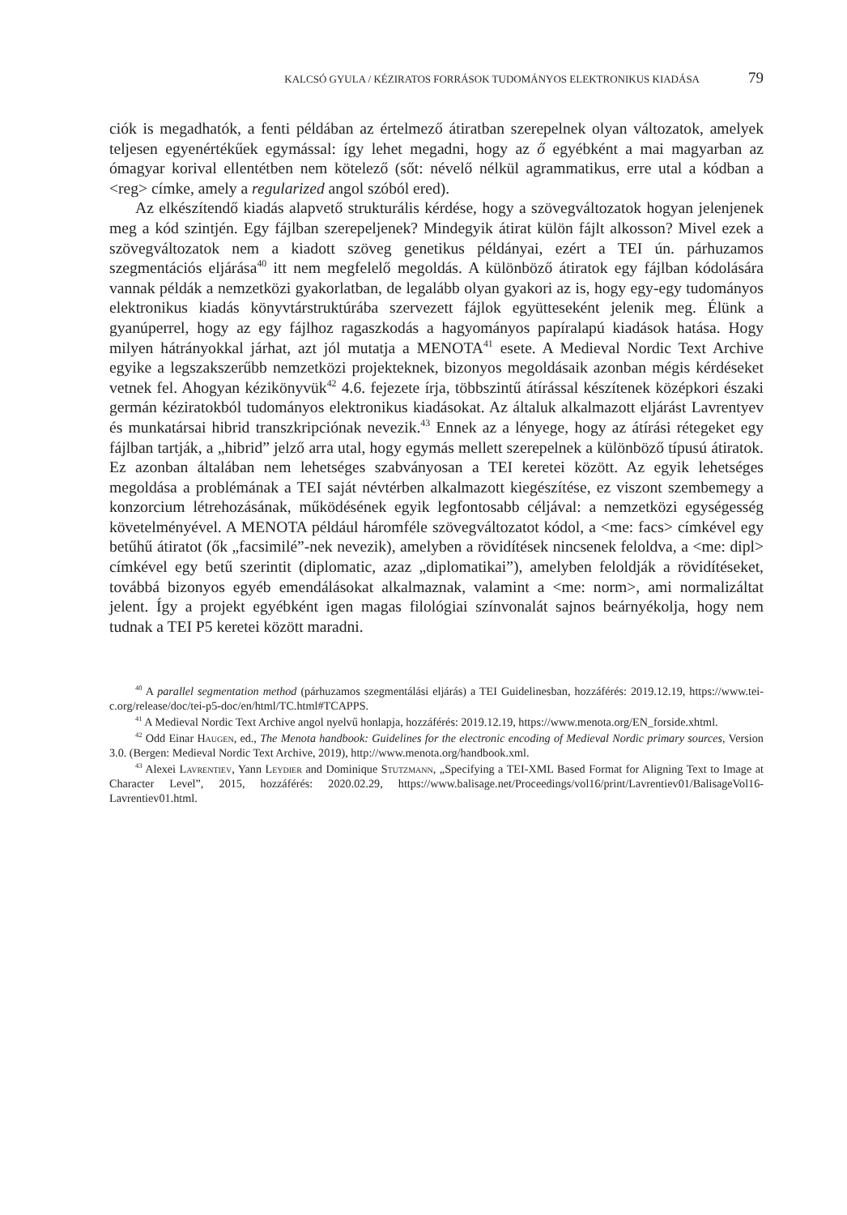KALCSÓ GYULA / KÉZIRATOS FORRÁSOK TUDOMÁNYOS ELEKTRONIKUS KIADÁSA 79
ciók is megadhatók, a fenti példában az értelmező átiratban szerepelnek olyan változatok, amelyek teljesen egyenértékűek egymással: így lehet megadni, hogy az ő egyébként a mai magyarban az ómagyar korival ellentétben nem kötelező (sőt: névelő nélkül agrammatikus, erre utal a kódban a <reg> címke, amely a regularized angol szóból ered).
Az elkészítendő kiadás alapvető strukturális kérdése, hogy a szövegváltozatok hogyan jelenjenek meg a kód szintjén. Egy fájlban szerepeljenek? Mindegyik átirat külön fájlt alkosson? Mivel ezek a szövegváltozatok nem a kiadott szöveg genetikus példányai, ezért a TEI ún. párhuzamos szegmentációs eljárása<sup>40</sup> itt nem megfelelő megoldás. A különböző átiratok egy fájlban kódolására vannak példák a nemzetközi gyakorlatban, de legalább olyan gyakori az is, hogy egy-egy tudományos elektronikus kiadás könyvtárstruktúrába szervezett fájlok együtteseként jelenik meg. Élünk a gyanúperrel, hogy az egy fájlhoz ragaszkodás a hagyományos papíralapú kiadások hatása. Hogy milyen hátrányokkal járhat, azt jól mutatja a MENOTA<sup>41</sup> esete. A Medieval Nordic Text Archive egyike a legszakszerűbb nemzetközi projekteknek, bizonyos megoldásaik azonban mégis kérdéseket vetnek fel. Ahogyan kézikönyvük<sup>42</sup> 4.6. fejezete írja, többszintű átírással készítenek középkori északi germán kéziratokból tudományos elektronikus kiadásokat. Az általuk alkalmazott eljárást Lavrentyev és munkatársai hibrid transzkripciónak nevezik.<sup>43</sup> Ennek az a lényege, hogy az átírási rétegeket egy fájlban tartják, a „hibrid” jelző arra utal, hogy egymás mellett szerepelnek a különböző típusú átiratok. Ez azonban általában nem lehetséges szabványosan a TEI keretei között. Az egyik lehetséges megoldása a problémának a TEI saját névtérben alkalmazott kiegészítése, ez viszont szembemegy a konzorcium létrehozásának, működésének egyik legfontosabb céljával: a nemzetközi egységesség követelményével. A MENOTA például háromféle szövegváltozatot kódol, a <me: facs> címkével egy betűhű átiratot (ők „facsimilé”-nek nevezik), amelyben a rövidítések nincsenek feloldva, a <me: dipl> címkével egy betű szerintit (diplomatic, azaz „diplomatikai”), amelyben feloldják a rövidítéseket, továbbá bizonyos egyéb emendálásokat alkalmaznak, valamint a <me: norm>, ami normalizáltat jelent. Így a projekt egyébként igen magas filológiai színvonalát sajnos beárnyékolja, hogy nem tudnak a TEI P5 keretei között maradni.
<sup>40</sup> A parallel segmentation method (párhuzamos szegmentálási eljárás) a TEI Guidelinesban, hozzáférés: 2019.12.19, https://www.tei-c.org/release/doc/tei-p5-doc/en/html/TC.html#TCAPPS.
<sup>41</sup> A Medieval Nordic Text Archive angol nyelvű honlapja, hozzáférés: 2019.12.19, https://www.menota.org/EN_forside.xhtml.
<sup>42</sup> Odd Einar Haugen, ed., The Menota handbook: Guidelines for the electronic encoding of Medieval Nordic primary sources, Version 3.0. (Bergen: Medieval Nordic Text Archive, 2019), http://www.menota.org/handbook.xml.
<sup>43</sup> Alexei Lavrentiev, Yann Leydier and Dominique Stutzmann, „Specifying a TEI-XML Based Format for Aligning Text to Image at Character Level”, 2015, hozzáférés: 2020.02.29, https://www.balisage.net/Proceedings/vol16/print/Lavrentiev01/BalisageVol16-Lavrentiev01.html.